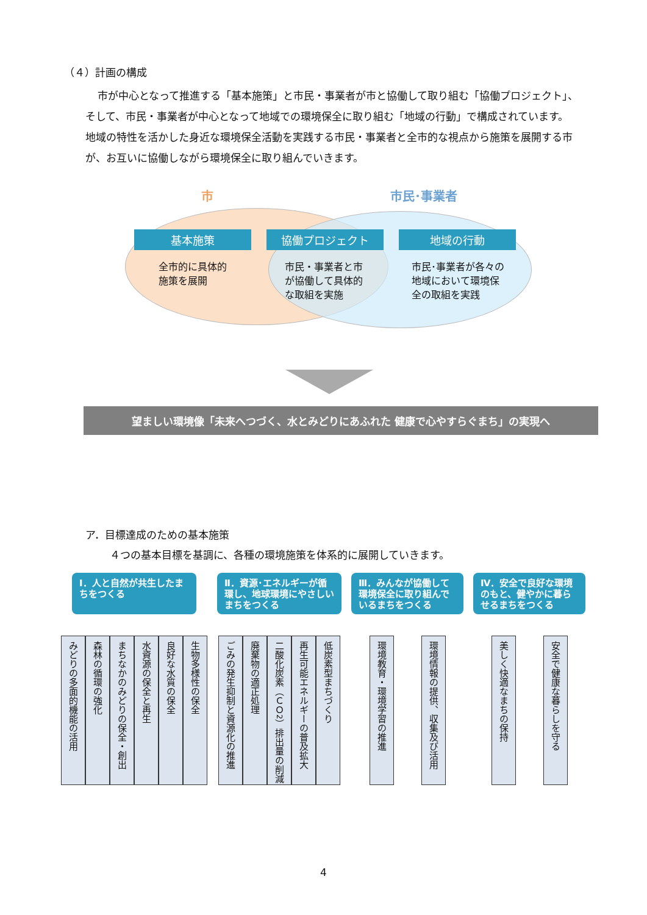（４）計画の構成
市が中心となって推進する「基本施策」と市民・事業者が市と協働して取り組む「協働プロジェクト」、そして、市民・事業者が中心となって地域での環境保全に取り組む「地域の行動」で構成されています。
地域の特性を活かした身近な環境保全活動を実践する市民・事業者と全市的な視点から施策を展開する市が、お互いに協働しながら環境保全に取り組んでいきます。
市 市民･事業者
基本施策 協働プロジェクト 地域の行動
全市的に具体的
施策を展開
市民・事業者と市
が協働して具体的
な取組を実施
市民･事業者が各々の
地域において環境保
全の取組を実践
望ましい環境像「未来へつづく、水とみどりにあふれた 健康で心やすらぐまち」の実現へ
ア．目標達成のための基本施策
４つの基本目標を基調に、各種の環境施策を体系的に展開していきます。
Ⅰ．人と自然が共生したまちをつくる
みどりの多面的機能の活用
森林の循環の強化
まちなかのみどりの保全・創出
水資源の保全と再生
良好な水質の保全
生物多様性の保全
Ⅱ．資源･エネルギーが循環し、地球環境にやさしいまちをつくる
ごみの発生抑制と資源化の推進
廃棄物の適正処理
二酸化炭素（ＣＯ<sup>2</sup>）排出量の削減
再生可能エネルギーの普及拡大
低炭素型まちづくり
Ⅲ．みんなが協働して環境保全に取り組んでいるまちをつくる
環境教育・環境学習の推進
環境情報の提供、収集及び活用
Ⅳ．安全で良好な環境のもと、健やかに暮らせるまちをつくる
美しく快適なまちの保持
安全で健康な暮らしを守る
4